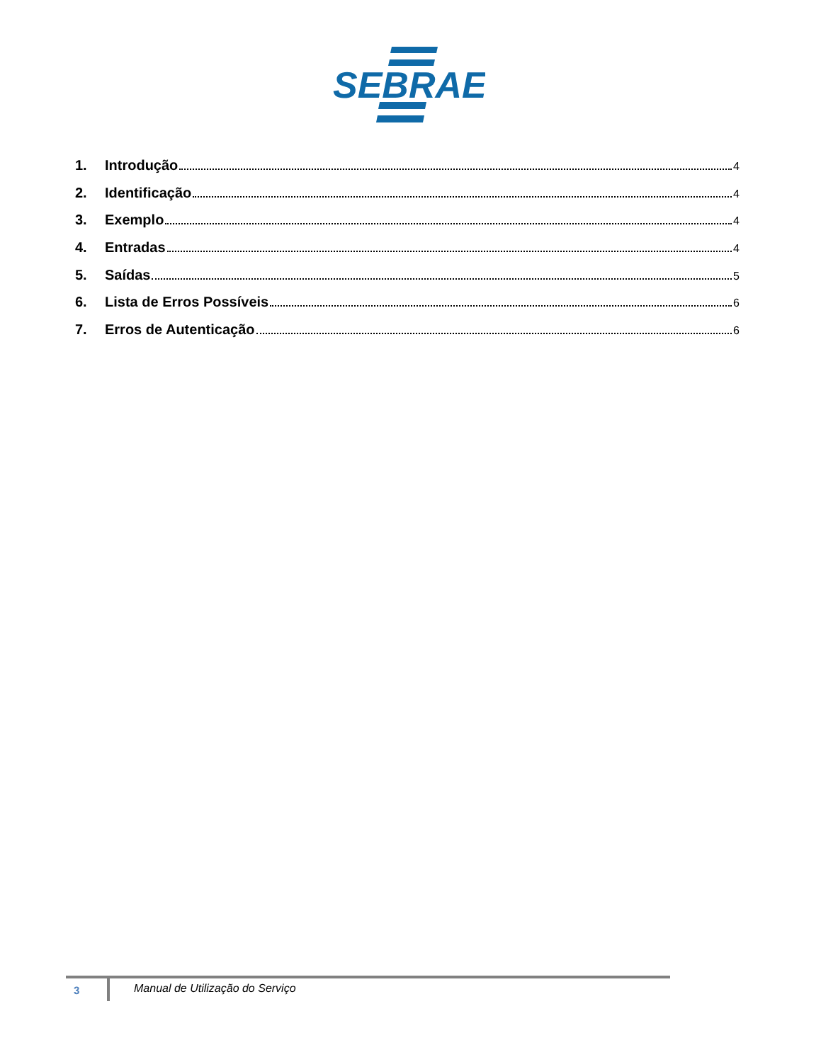SEBRAE
1. Introdução 4
2. Identificação 4
3. Exemplo 4
4. Entradas 4
5. Saídas 5
6. Lista de Erros Possíveis 6
7. Erros de Autenticação 6
3
Manual de Utilização do Serviço